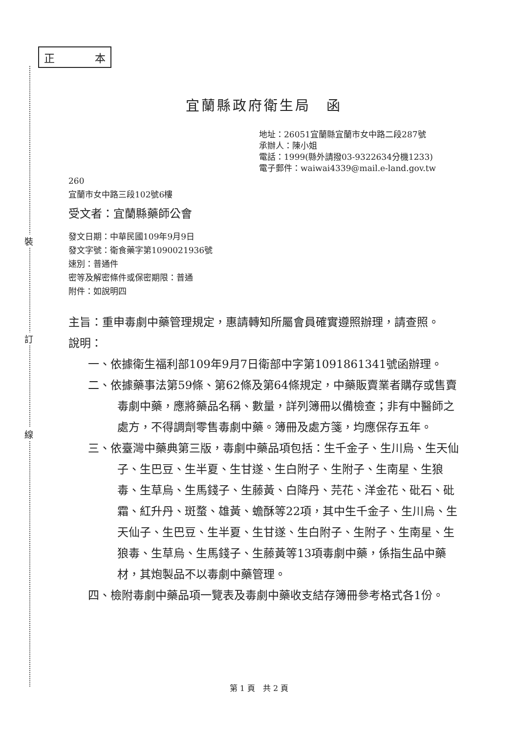裝
訂
線
正 本
宜蘭縣政府衛生局　函
地址：26051宜蘭縣宜蘭市女中路二段287號
承辦人：陳小姐
電話：1999(縣外請撥03-9322634分機1233)
電子郵件：waiwai4339@mail.e-land.gov.tw
260
宜蘭市女中路三段102號6樓
受文者：宜蘭縣藥師公會
發文日期：中華民國109年9月9日
發文字號：衛食藥字第1090021936號
速別：普通件
密等及解密條件或保密期限：普通
附件：如說明四
主旨：重申毒劇中藥管理規定，惠請轉知所屬會員確實遵照辦理，請查照。
說明：
一、依據衛生福利部109年9月7日衛部中字第1091861341號函辦理。
二、依據藥事法第59條、第62條及第64條規定，中藥販賣業者購存或售賣毒劇中藥，應將藥品名稱、數量，詳列簿冊以備檢查；非有中醫師之處方，不得調劑零售毒劇中藥。簿冊及處方箋，均應保存五年。
三、依臺灣中藥典第三版，毒劇中藥品項包括：生千金子、生川烏、生天仙子、生巴豆、生半夏、生甘遂、生白附子、生附子、生南星、生狼毒、生草烏、生馬錢子、生藤黃、白降丹、芫花、洋金花、砒石、砒霜、紅升丹、斑蝥、雄黃、蟾酥等22項，其中生千金子、生川烏、生天仙子、生巴豆、生半夏、生甘遂、生白附子、生附子、生南星、生狼毒、生草烏、生馬錢子、生藤黃等13項毒劇中藥，係指生品中藥材，其炮製品不以毒劇中藥管理。
四、檢附毒劇中藥品項一覽表及毒劇中藥收支結存簿冊參考格式各1份。
第 1 頁　共 2 頁